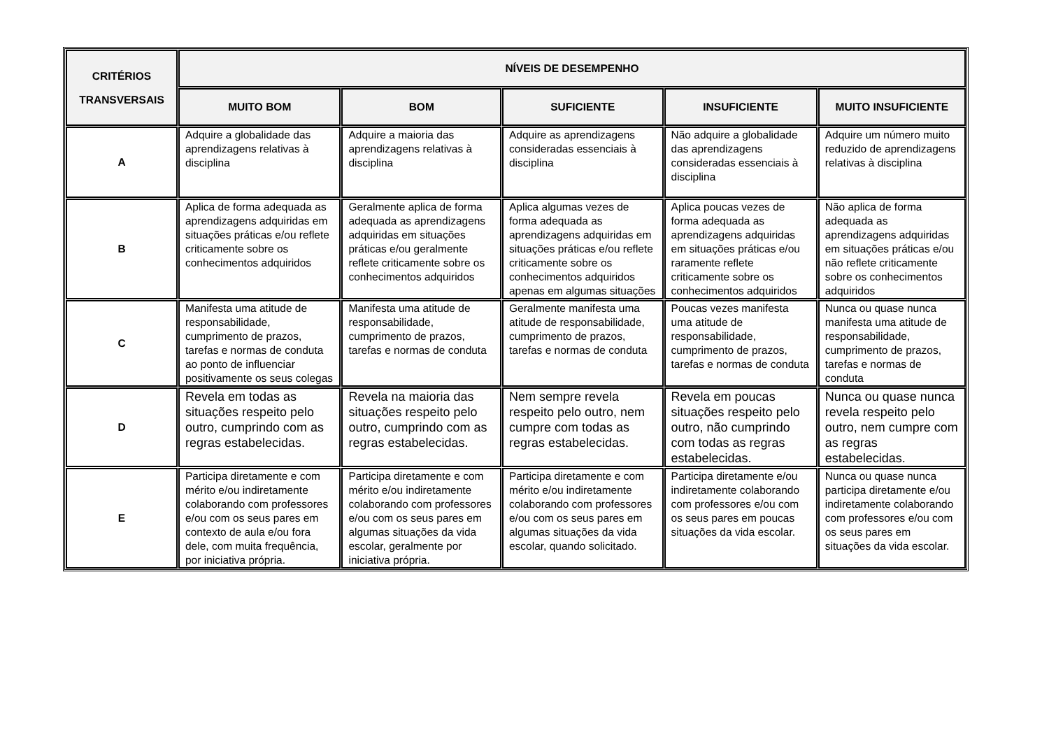| CRITÉRIOS TRANSVERSAIS | NÍVEIS DE DESEMPENHO | | | | |
| --- | --- | --- | --- | --- | --- |
| | MUITO BOM | BOM | SUFICIENTE | INSUFICIENTE | MUITO INSUFICIENTE |
| A | Adquire a globalidade das aprendizagens relativas à disciplina | Adquire a maioria das aprendizagens relativas à disciplina | Adquire as aprendizagens consideradas essenciais à disciplina | Não adquire a globalidade das aprendizagens consideradas essenciais à disciplina | Adquire um número muito reduzido de aprendizagens relativas à disciplina |
| B | Aplica de forma adequada as aprendizagens adquiridas em situações práticas e/ou reflete criticamente sobre os conhecimentos adquiridos | Geralmente aplica de forma adequada as aprendizagens adquiridas em situações práticas e/ou geralmente reflete criticamente sobre os conhecimentos adquiridos | Aplica algumas vezes de forma adequada as aprendizagens adquiridas em situações práticas e/ou reflete criticamente sobre os conhecimentos adquiridos apenas em algumas situações | Aplica poucas vezes de forma adequada as aprendizagens adquiridas em situações práticas e/ou raramente reflete criticamente sobre os conhecimentos adquiridos | Não aplica de forma adequada as aprendizagens adquiridas em situações práticas e/ou não reflete criticamente sobre os conhecimentos adquiridos |
| C | Manifesta uma atitude de responsabilidade, cumprimento de prazos, tarefas e normas de conduta ao ponto de influenciar positivamente os seus colegas | Manifesta uma atitude de responsabilidade, cumprimento de prazos, tarefas e normas de conduta | Geralmente manifesta uma atitude de responsabilidade, cumprimento de prazos, tarefas e normas de conduta | Poucas vezes manifesta uma atitude de responsabilidade, cumprimento de prazos, tarefas e normas de conduta | Nunca ou quase nunca manifesta uma atitude de responsabilidade, cumprimento de prazos, tarefas e normas de conduta |
| D | Revela em todas as situações respeito pelo outro, cumprindo com as regras estabelecidas. | Revela na maioria das situações respeito pelo outro, cumprindo com as regras estabelecidas. | Nem sempre revela respeito pelo outro, nem cumpre com todas as regras estabelecidas. | Revela em poucas situações respeito pelo outro, não cumprindo com todas as regras estabelecidas. | Nunca ou quase nunca revela respeito pelo outro, nem cumpre com as regras estabelecidas. |
| E | Participa diretamente e com mérito e/ou indiretamente colaborando com professores e/ou com os seus pares em contexto de aula e/ou fora dele, com muita frequência, por iniciativa própria. | Participa diretamente e com mérito e/ou indiretamente colaborando com professores e/ou com os seus pares em algumas situações da vida escolar, geralmente por iniciativa própria. | Participa diretamente e com mérito e/ou indiretamente colaborando com professores e/ou com os seus pares em algumas situações da vida escolar, quando solicitado. | Participa diretamente e/ou indiretamente colaborando com professores e/ou com os seus pares em poucas situações da vida escolar. | Nunca ou quase nunca participa diretamente e/ou indiretamente colaborando com professores e/ou com os seus pares em situações da vida escolar. |